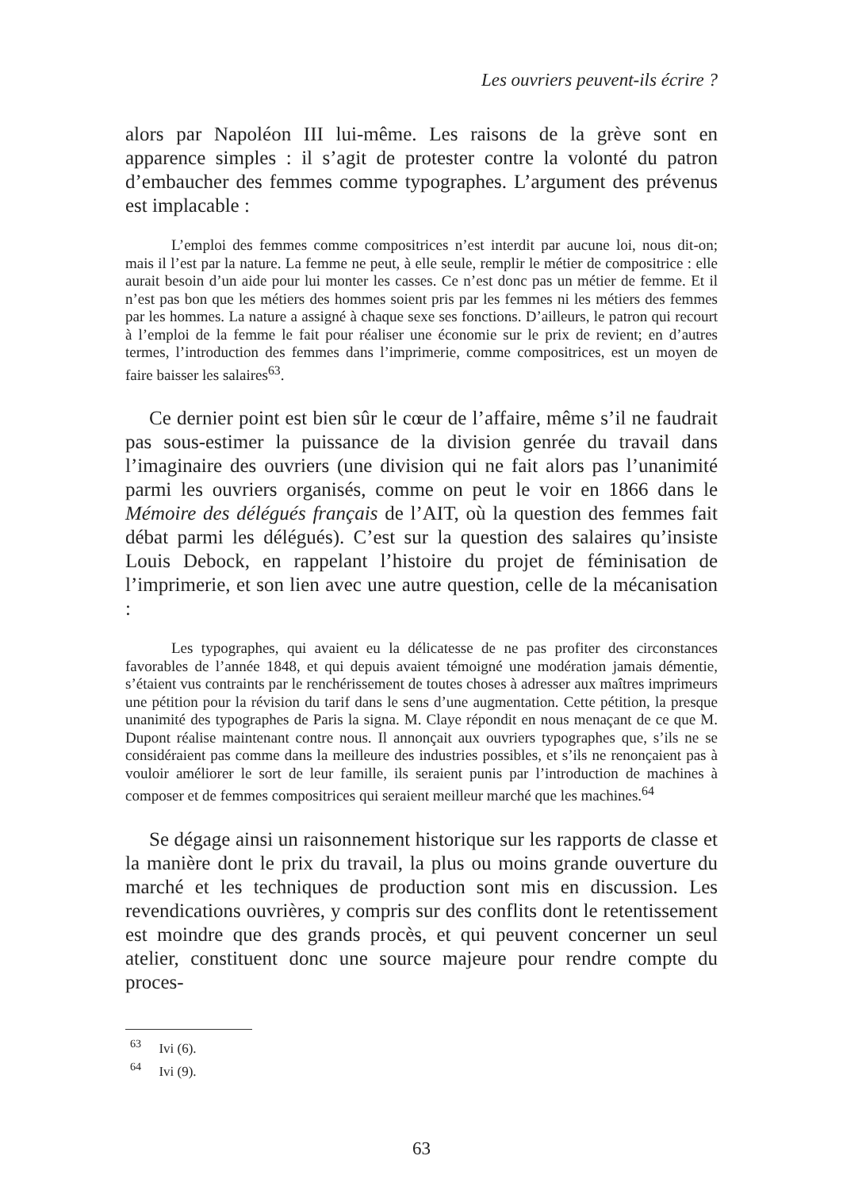Les ouvriers peuvent-ils écrire ?
alors par Napoléon III lui-même. Les raisons de la grève sont en apparence simples : il s’agit de protester contre la volonté du patron d’embaucher des femmes comme typographes. L’argument des prévenus est implacable :
L’emploi des femmes comme compositrices n’est interdit par aucune loi, nous dit-on; mais il l’est par la nature. La femme ne peut, à elle seule, remplir le métier de compositrice : elle aurait besoin d’un aide pour lui monter les casses. Ce n’est donc pas un métier de femme. Et il n’est pas bon que les métiers des hommes soient pris par les femmes ni les métiers des femmes par les hommes. La nature a assigné à chaque sexe ses fonctions. D’ailleurs, le patron qui recourt à l’emploi de la femme le fait pour réaliser une économie sur le prix de revient; en d’autres termes, l’introduction des femmes dans l’imprimerie, comme compositrices, est un moyen de faire baisser les salaires<sup>63</sup>.
Ce dernier point est bien sûr le cœur de l’affaire, même s’il ne faudrait pas sous-estimer la puissance de la division genrée du travail dans l’imaginaire des ouvriers (une division qui ne fait alors pas l’unanimité parmi les ouvriers organisés, comme on peut le voir en 1866 dans le Mémoire des délégués français de l’AIT, où la question des femmes fait débat parmi les délégués). C’est sur la question des salaires qu’insiste Louis Debock, en rappelant l’histoire du projet de féminisation de l’imprimerie, et son lien avec une autre question, celle de la mécanisation :
Les typographes, qui avaient eu la délicatesse de ne pas profiter des circonstances favorables de l’année 1848, et qui depuis avaient témoigné une modération jamais démentie, s’étaient vus contraints par le renchérissement de toutes choses à adresser aux maîtres imprimeurs une pétition pour la révision du tarif dans le sens d’une augmentation. Cette pétition, la presque unanimité des typographes de Paris la signa. M. Claye répondit en nous menaçant de ce que M. Dupont réalise maintenant contre nous. Il annonçait aux ouvriers typographes que, s’ils ne se considéraient pas comme dans la meilleure des industries possibles, et s’ils ne renonçaient pas à vouloir améliorer le sort de leur famille, ils seraient punis par l’introduction de machines à composer et de femmes compositrices qui seraient meilleur marché que les machines.<sup>64</sup>
Se dégage ainsi un raisonnement historique sur les rapports de classe et la manière dont le prix du travail, la plus ou moins grande ouverture du marché et les techniques de production sont mis en discussion. Les revendications ouvrières, y compris sur des conflits dont le retentissement est moindre que des grands procès, et qui peuvent concerner un seul atelier, constituent donc une source majeure pour rendre compte du proces-
<sup>63</sup> Ivi (6).
<sup>64</sup> Ivi (9).
63